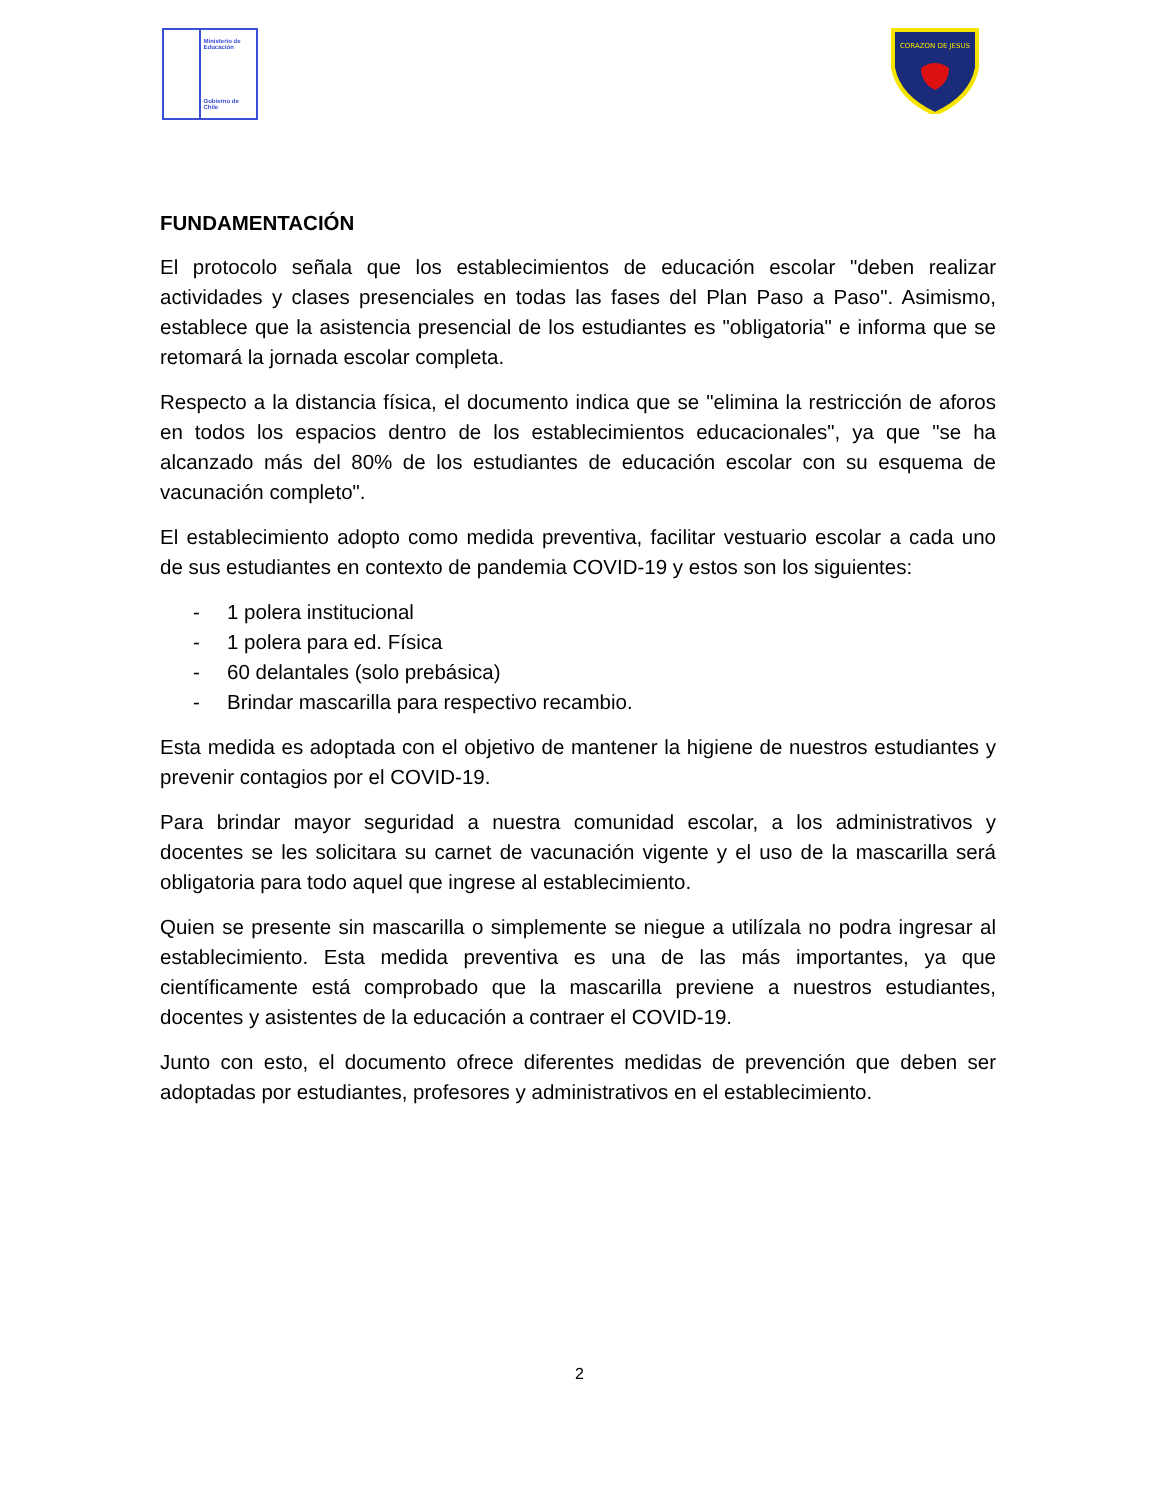Ministerio de
Educación
Gobierno de Chile
CORAZON DE JESUS
FUNDAMENTACIÓN
El protocolo señala que los establecimientos de educación escolar "deben realizar actividades y clases presenciales en todas las fases del Plan Paso a Paso". Asimismo, establece que la asistencia presencial de los estudiantes es "obligatoria" e informa que se retomará la jornada escolar completa.
Respecto a la distancia física, el documento indica que se "elimina la restricción de aforos en todos los espacios dentro de los establecimientos educacionales", ya que "se ha alcanzado más del 80% de los estudiantes de educación escolar con su esquema de vacunación completo".
El establecimiento adopto como medida preventiva, facilitar vestuario escolar a cada uno de sus estudiantes en contexto de pandemia COVID-19 y estos son los siguientes:
- 1 polera institucional
- 1 polera para ed. Física
- 60 delantales (solo prebásica)
- Brindar mascarilla para respectivo recambio.
Esta medida es adoptada con el objetivo de mantener la higiene de nuestros estudiantes y prevenir contagios por el COVID-19.
Para brindar mayor seguridad a nuestra comunidad escolar, a los administrativos y docentes se les solicitara su carnet de vacunación vigente y el uso de la mascarilla será obligatoria para todo aquel que ingrese al establecimiento.
Quien se presente sin mascarilla o simplemente se niegue a utilízala no podra ingresar al establecimiento. Esta medida preventiva es una de las más importantes, ya que científicamente está comprobado que la mascarilla previene a nuestros estudiantes, docentes y asistentes de la educación a contraer el COVID-19.
Junto con esto, el documento ofrece diferentes medidas de prevención que deben ser adoptadas por estudiantes, profesores y administrativos en el establecimiento.
2